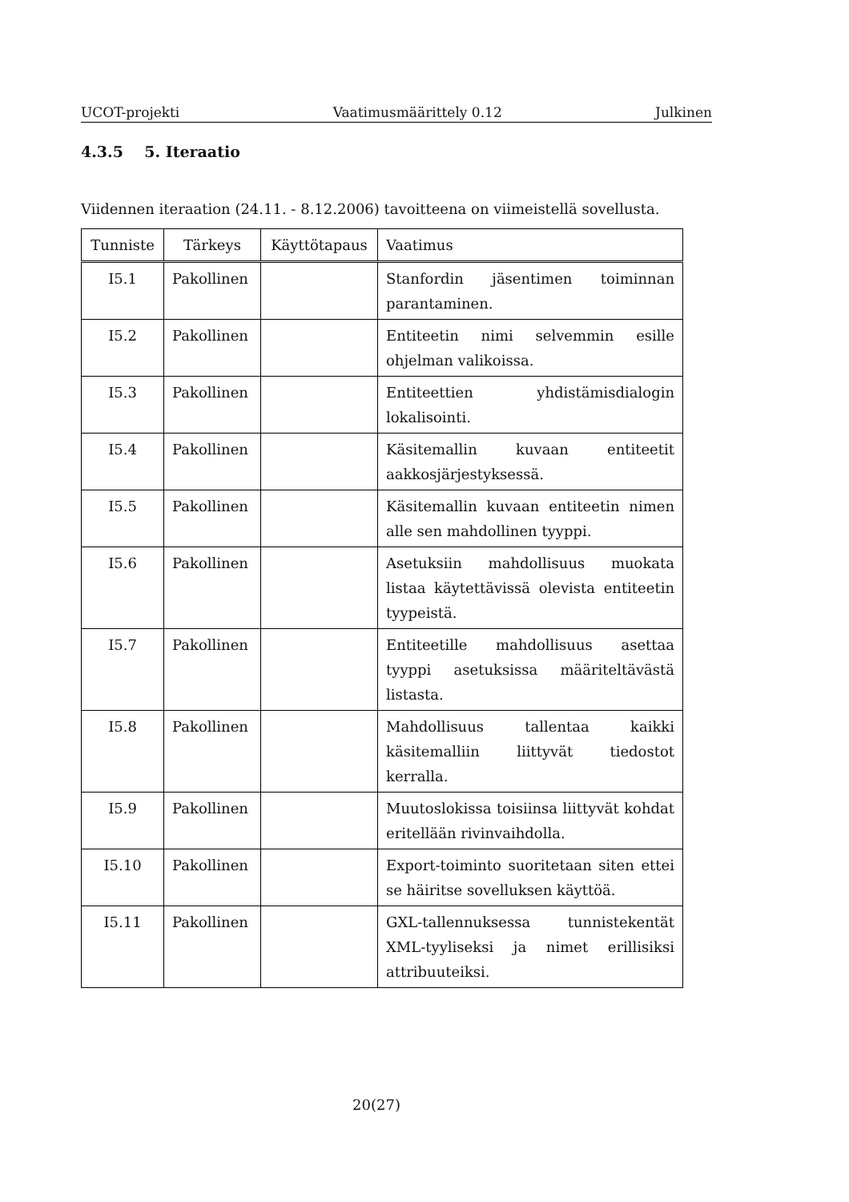UCOT-projekti Vaatimusmäärittely 0.12 Julkinen
4.3.5 5. Iteraatio
Viidennen iteraation (24.11. - 8.12.2006) tavoitteena on viimeistellä sovellusta.
| Tunniste | Tärkeys | Käyttötapaus | Vaatimus |
| --- | --- | --- | --- |
| I5.1 | Pakollinen | | Stanfordin jäsentimen toiminnan parantaminen. |
| I5.2 | Pakollinen | | Entiteetin nimi selvemmin esille ohjelman valikoissa. |
| I5.3 | Pakollinen | | Entiteettien yhdistämisdialogin lokalisointi. |
| I5.4 | Pakollinen | | Käsitemallin kuvaan entiteetit aakkosjärjestyksessä. |
| I5.5 | Pakollinen | | Käsitemallin kuvaan entiteetin nimen alle sen mahdollinen tyyppi. |
| I5.6 | Pakollinen | | Asetuksiin mahdollisuus muokata listaa käytettävissä olevista entiteetin tyypeistä. |
| I5.7 | Pakollinen | | Entiteetille mahdollisuus asettaa tyyppi asetuksissa määriteltävästä listasta. |
| I5.8 | Pakollinen | | Mahdollisuus tallentaa kaikki käsitemalliin liittyvät tiedostot kerralla. |
| I5.9 | Pakollinen | | Muutoslokissa toisiinsa liittyvät kohdat eritellään rivinvaihdolla. |
| I5.10 | Pakollinen | | Export-toiminto suoritetaan siten ettei se häiritse sovelluksen käyttöä. |
| I5.11 | Pakollinen | | GXL-tallennuksessa tunnistekentät XML-tyyliseksi ja nimet erillisiksi attribuuteiksi. |
20(27)